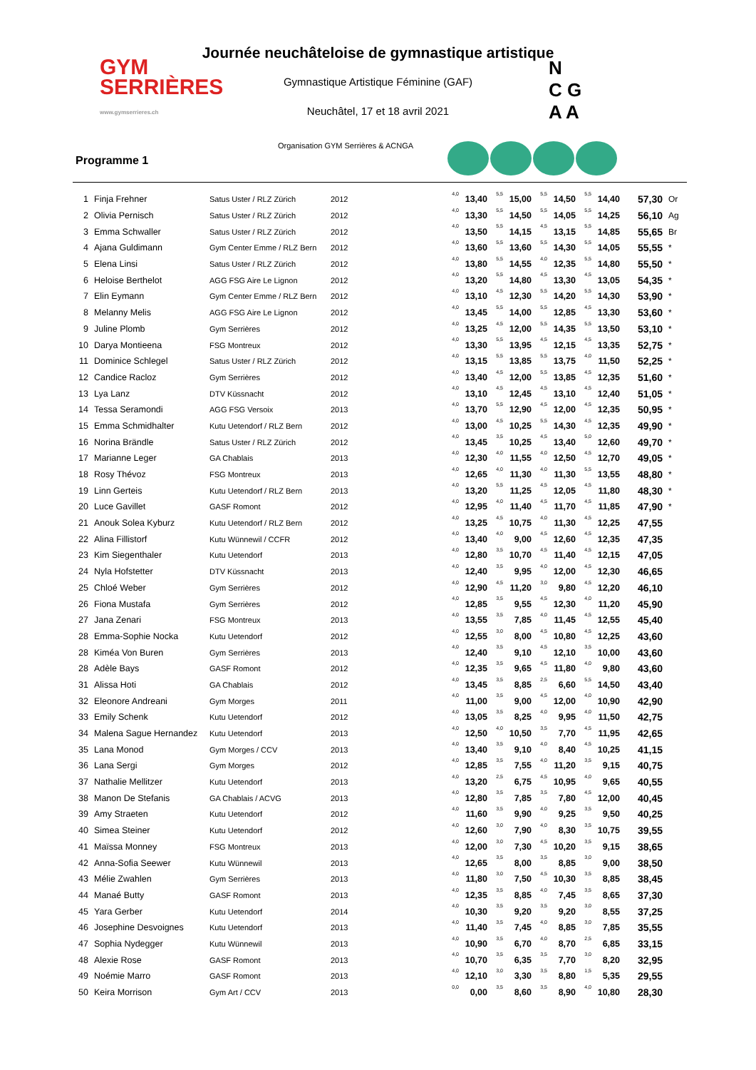GYM
SERRIÈRES
www.gymserrieres.ch
Journée neuchâteloise de gymnastique artistique
Gymnastique Artistique Féminine (GAF)
Neuchâtel, 17 et 18 avril 2021
N
C G
A A
Organisation GYM Serrières & ACNGA
Programme 1
| 1 | Finja Frehner | Satus Uster / RLZ Zürich | 2012 | 4,0 | 13,40 | 5,5 | 15,00 | 5,5 | 14,50 | 5,5 | 14,40 | 57,30 | Or |
| 2 | Olivia Pernisch | Satus Uster / RLZ Zürich | 2012 | 4,0 | 13,30 | 5,5 | 14,50 | 5,5 | 14,05 | 5,5 | 14,25 | 56,10 | Ag |
| 3 | Emma Schwaller | Satus Uster / RLZ Zürich | 2012 | 4,0 | 13,50 | 5,5 | 14,15 | 4,5 | 13,15 | 5,5 | 14,85 | 55,65 | Br |
| 4 | Ajana Guldimann | Gym Center Emme / RLZ Bern | 2012 | 4,0 | 13,60 | 5,5 | 13,60 | 5,5 | 14,30 | 5,5 | 14,05 | 55,55 | * |
| 5 | Elena Linsi | Satus Uster / RLZ Zürich | 2012 | 4,0 | 13,80 | 5,5 | 14,55 | 4,0 | 12,35 | 5,5 | 14,80 | 55,50 | * |
| 6 | Heloise Berthelot | AGG FSG Aire Le Lignon | 2012 | 4,0 | 13,20 | 5,5 | 14,80 | 4,5 | 13,30 | 4,5 | 13,05 | 54,35 | * |
| 7 | Elin Eymann | Gym Center Emme / RLZ Bern | 2012 | 4,0 | 13,10 | 4,5 | 12,30 | 5,5 | 14,20 | 5,5 | 14,30 | 53,90 | * |
| 8 | Melanny Melis | AGG FSG Aire Le Lignon | 2012 | 4,0 | 13,45 | 5,5 | 14,00 | 5,5 | 12,85 | 4,5 | 13,30 | 53,60 | * |
| 9 | Juline Plomb | Gym Serrières | 2012 | 4,0 | 13,25 | 4,5 | 12,00 | 5,5 | 14,35 | 5,5 | 13,50 | 53,10 | * |
| 10 | Darya Montieena | FSG Montreux | 2012 | 4,0 | 13,30 | 5,5 | 13,95 | 4,5 | 12,15 | 4,5 | 13,35 | 52,75 | * |
| 11 | Dominice Schlegel | Satus Uster / RLZ Zürich | 2012 | 4,0 | 13,15 | 5,5 | 13,85 | 5,5 | 13,75 | 4,0 | 11,50 | 52,25 | * |
| 12 | Candice Racloz | Gym Serrières | 2012 | 4,0 | 13,40 | 4,5 | 12,00 | 5,5 | 13,85 | 4,5 | 12,35 | 51,60 | * |
| 13 | Lya Lanz | DTV Küssnacht | 2012 | 4,0 | 13,10 | 4,5 | 12,45 | 4,5 | 13,10 | 4,5 | 12,40 | 51,05 | * |
| 14 | Tessa Seramondi | AGG FSG Versoix | 2013 | 4,0 | 13,70 | 5,5 | 12,90 | 4,5 | 12,00 | 4,5 | 12,35 | 50,95 | * |
| 15 | Emma Schmidhalter | Kutu Uetendorf / RLZ Bern | 2012 | 4,0 | 13,00 | 4,5 | 10,25 | 5,5 | 14,30 | 4,5 | 12,35 | 49,90 | * |
| 16 | Norina Brändle | Satus Uster / RLZ Zürich | 2012 | 4,0 | 13,45 | 3,5 | 10,25 | 4,5 | 13,40 | 5,0 | 12,60 | 49,70 | * |
| 17 | Marianne Leger | GA Chablais | 2013 | 4,0 | 12,30 | 4,0 | 11,55 | 4,0 | 12,50 | 4,5 | 12,70 | 49,05 | * |
| 18 | Rosy Thévoz | FSG Montreux | 2013 | 4,0 | 12,65 | 4,0 | 11,30 | 4,0 | 11,30 | 5,5 | 13,55 | 48,80 | * |
| 19 | Linn Gerteis | Kutu Uetendorf / RLZ Bern | 2013 | 4,0 | 13,20 | 5,5 | 11,25 | 4,5 | 12,05 | 4,5 | 11,80 | 48,30 | * |
| 20 | Luce Gavillet | GASF Romont | 2012 | 4,0 | 12,95 | 4,0 | 11,40 | 4,5 | 11,70 | 4,5 | 11,85 | 47,90 | * |
| 21 | Anouk Solea Kyburz | Kutu Uetendorf / RLZ Bern | 2012 | 4,0 | 13,25 | 4,5 | 10,75 | 4,0 | 11,30 | 4,5 | 12,25 | 47,55 | |
| 22 | Alina Fillistorf | Kutu Wünnewil / CCFR | 2012 | 4,0 | 13,40 | 4,0 | 9,00 | 4,5 | 12,60 | 4,5 | 12,35 | 47,35 | |
| 23 | Kim Siegenthaler | Kutu Uetendorf | 2013 | 4,0 | 12,80 | 3,5 | 10,70 | 4,5 | 11,40 | 4,5 | 12,15 | 47,05 | |
| 24 | Nyla Hofstetter | DTV Küssnacht | 2013 | 4,0 | 12,40 | 3,5 | 9,95 | 4,0 | 12,00 | 4,5 | 12,30 | 46,65 | |
| 25 | Chloé Weber | Gym Serrières | 2012 | 4,0 | 12,90 | 4,5 | 11,20 | 3,0 | 9,80 | 4,5 | 12,20 | 46,10 | |
| 26 | Fiona Mustafa | Gym Serrières | 2012 | 4,0 | 12,85 | 3,5 | 9,55 | 4,5 | 12,30 | 4,0 | 11,20 | 45,90 | |
| 27 | Jana Zenari | FSG Montreux | 2013 | 4,0 | 13,55 | 3,5 | 7,85 | 4,0 | 11,45 | 4,5 | 12,55 | 45,40 | |
| 28 | Emma-Sophie Nocka | Kutu Uetendorf | 2012 | 4,0 | 12,55 | 3,0 | 8,00 | 4,5 | 10,80 | 4,5 | 12,25 | 43,60 | |
| 28 | Kiméa Von Buren | Gym Serrières | 2013 | 4,0 | 12,40 | 3,5 | 9,10 | 4,5 | 12,10 | 3,5 | 10,00 | 43,60 | |
| 28 | Adèle Bays | GASF Romont | 2012 | 4,0 | 12,35 | 3,5 | 9,65 | 4,5 | 11,80 | 4,0 | 9,80 | 43,60 | |
| 31 | Alissa Hoti | GA Chablais | 2012 | 4,0 | 13,45 | 3,5 | 8,85 | 2,5 | 6,60 | 5,5 | 14,50 | 43,40 | |
| 32 | Eleonore Andreani | Gym Morges | 2011 | 4,0 | 11,00 | 3,5 | 9,00 | 4,5 | 12,00 | 4,0 | 10,90 | 42,90 | |
| 33 | Emily Schenk | Kutu Uetendorf | 2012 | 4,0 | 13,05 | 3,5 | 8,25 | 4,0 | 9,95 | 4,0 | 11,50 | 42,75 | |
| 34 | Malena Sague Hernandez | Kutu Uetendorf | 2013 | 4,0 | 12,50 | 4,0 | 10,50 | 3,5 | 7,70 | 4,5 | 11,95 | 42,65 | |
| 35 | Lana Monod | Gym Morges / CCV | 2013 | 4,0 | 13,40 | 3,5 | 9,10 | 4,0 | 8,40 | 4,5 | 10,25 | 41,15 | |
| 36 | Lana Sergi | Gym Morges | 2012 | 4,0 | 12,85 | 3,5 | 7,55 | 4,0 | 11,20 | 3,5 | 9,15 | 40,75 | |
| 37 | Nathalie Mellitzer | Kutu Uetendorf | 2013 | 4,0 | 13,20 | 2,5 | 6,75 | 4,5 | 10,95 | 4,0 | 9,65 | 40,55 | |
| 38 | Manon De Stefanis | GA Chablais / ACVG | 2013 | 4,0 | 12,80 | 3,5 | 7,85 | 3,5 | 7,80 | 4,5 | 12,00 | 40,45 | |
| 39 | Amy Straeten | Kutu Uetendorf | 2012 | 4,0 | 11,60 | 3,5 | 9,90 | 4,0 | 9,25 | 3,5 | 9,50 | 40,25 | |
| 40 | Simea Steiner | Kutu Uetendorf | 2012 | 4,0 | 12,60 | 3,0 | 7,90 | 4,0 | 8,30 | 3,5 | 10,75 | 39,55 | |
| 41 | Maïssa Monney | FSG Montreux | 2013 | 4,0 | 12,00 | 3,0 | 7,30 | 4,5 | 10,20 | 3,5 | 9,15 | 38,65 | |
| 42 | Anna-Sofia Seewer | Kutu Wünnewil | 2013 | 4,0 | 12,65 | 3,5 | 8,00 | 3,5 | 8,85 | 3,0 | 9,00 | 38,50 | |
| 43 | Mélie Zwahlen | Gym Serrières | 2013 | 4,0 | 11,80 | 3,0 | 7,50 | 4,5 | 10,30 | 3,5 | 8,85 | 38,45 | |
| 44 | Manaé Butty | GASF Romont | 2013 | 4,0 | 12,35 | 3,5 | 8,85 | 4,0 | 7,45 | 3,5 | 8,65 | 37,30 | |
| 45 | Yara Gerber | Kutu Uetendorf | 2014 | 4,0 | 10,30 | 3,5 | 9,20 | 3,5 | 9,20 | 3,0 | 8,55 | 37,25 | |
| 46 | Josephine Desvoignes | Kutu Uetendorf | 2013 | 4,0 | 11,40 | 3,5 | 7,45 | 4,0 | 8,85 | 3,0 | 7,85 | 35,55 | |
| 47 | Sophia Nydegger | Kutu Wünnewil | 2013 | 4,0 | 10,90 | 3,5 | 6,70 | 4,0 | 8,70 | 2,5 | 6,85 | 33,15 | |
| 48 | Alexie Rose | GASF Romont | 2013 | 4,0 | 10,70 | 3,5 | 6,35 | 3,5 | 7,70 | 3,0 | 8,20 | 32,95 | |
| 49 | Noémie Marro | GASF Romont | 2013 | 4,0 | 12,10 | 3,0 | 3,30 | 3,5 | 8,80 | 1,5 | 5,35 | 29,55 | |
| 50 | Keira Morrison | Gym Art / CCV | 2013 | 0,0 | 0,00 | 3,5 | 8,60 | 3,5 | 8,90 | 4,0 | 10,80 | 28,30 | |